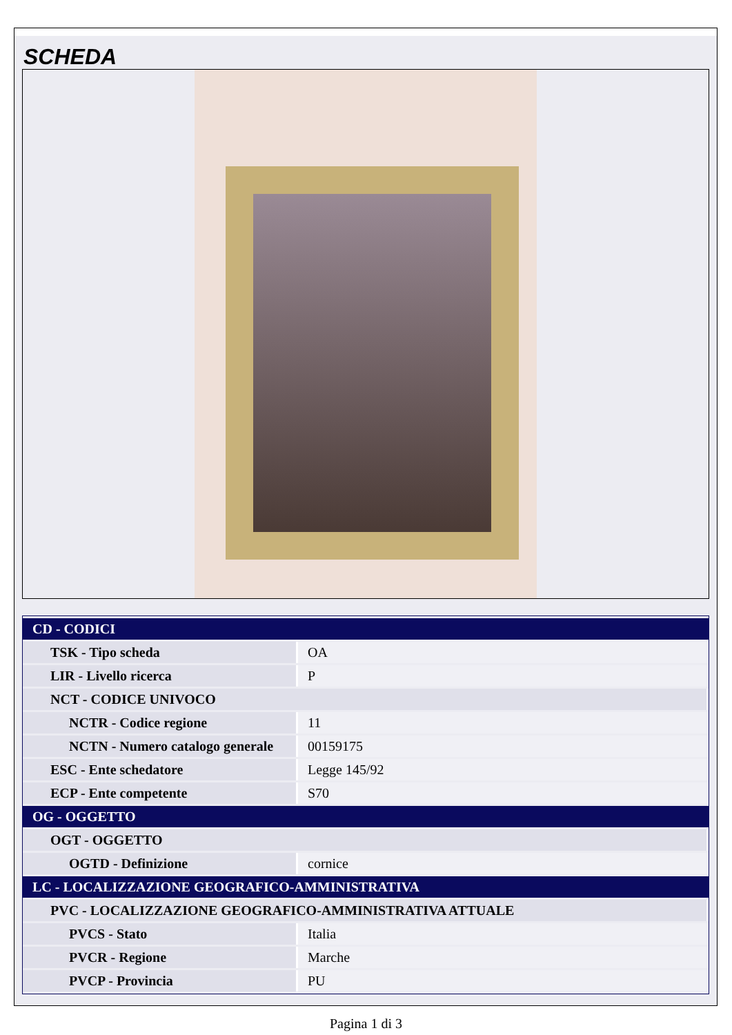SCHEDA
| CD - CODICI | |
| TSK - Tipo scheda | OA |
| LIR - Livello ricerca | P |
| NCT - CODICE UNIVOCO | |
| NCTR - Codice regione | 11 |
| NCTN - Numero catalogo generale | 00159175 |
| ESC - Ente schedatore | Legge 145/92 |
| ECP - Ente competente | S70 |
| OG - OGGETTO | |
| OGT - OGGETTO | |
| OGTD - Definizione | cornice |
| LC - LOCALIZZAZIONE GEOGRAFICO-AMMINISTRATIVA | |
| PVC - LOCALIZZAZIONE GEOGRAFICO-AMMINISTRATIVA ATTUALE | |
| PVCS - Stato | Italia |
| PVCR - Regione | Marche |
| PVCP - Provincia | PU |
Pagina 1 di 3